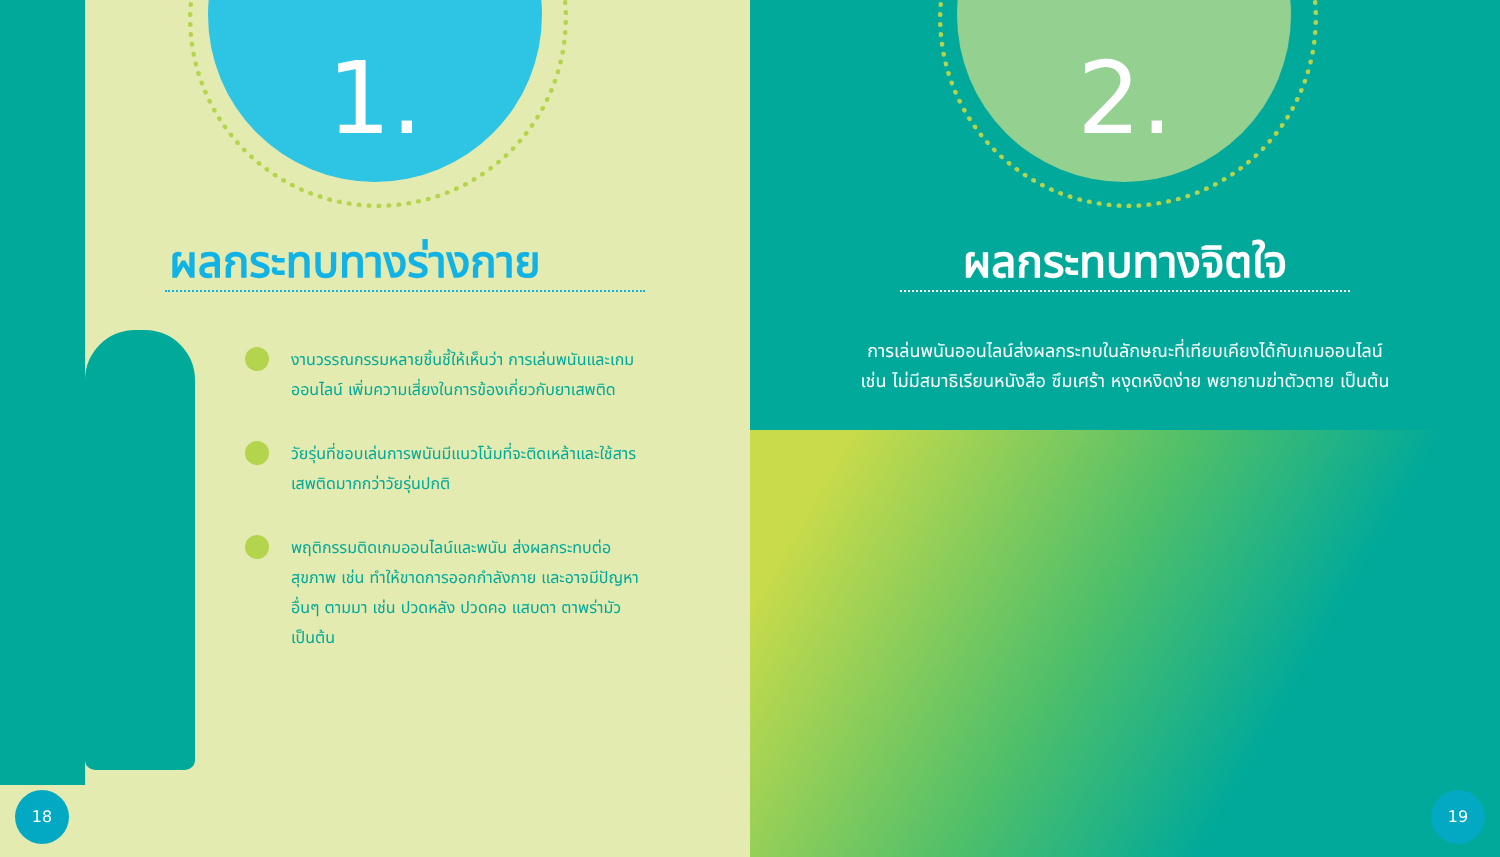1.
ผลกระทบทางร่างกาย
งานวรรณกรรมหลายชิ้นชี้ให้เห็นว่า การเล่นพนันและเกมออนไลน์ เพิ่มความเสี่ยงในการข้องเกี่ยวกับยาเสพติด
วัยรุ่นที่ชอบเล่นการพนันมีแนวโน้มที่จะติดเหล้าและใช้สารเสพติดมากกว่าวัยรุ่นปกติ
พฤติกรรมติดเกมออนไลน์และพนัน ส่งผลกระทบต่อสุขภาพ เช่น ทำให้ขาดการออกกำลังกาย และอาจมีปัญหาอื่นๆ ตามมา เช่น ปวดหลัง ปวดคอ แสบตา ตาพร่ามัว เป็นต้น
18
2.
ผลกระทบทางจิตใจ
การเล่นพนันออนไลน์ส่งผลกระทบในลักษณะที่เทียบเคียงได้กับเกมออนไลน์ เช่น ไม่มีสมาธิเรียนหนังสือ ซึมเศร้า หงุดหงิดง่าย พยายามฆ่าตัวตาย เป็นต้น
19